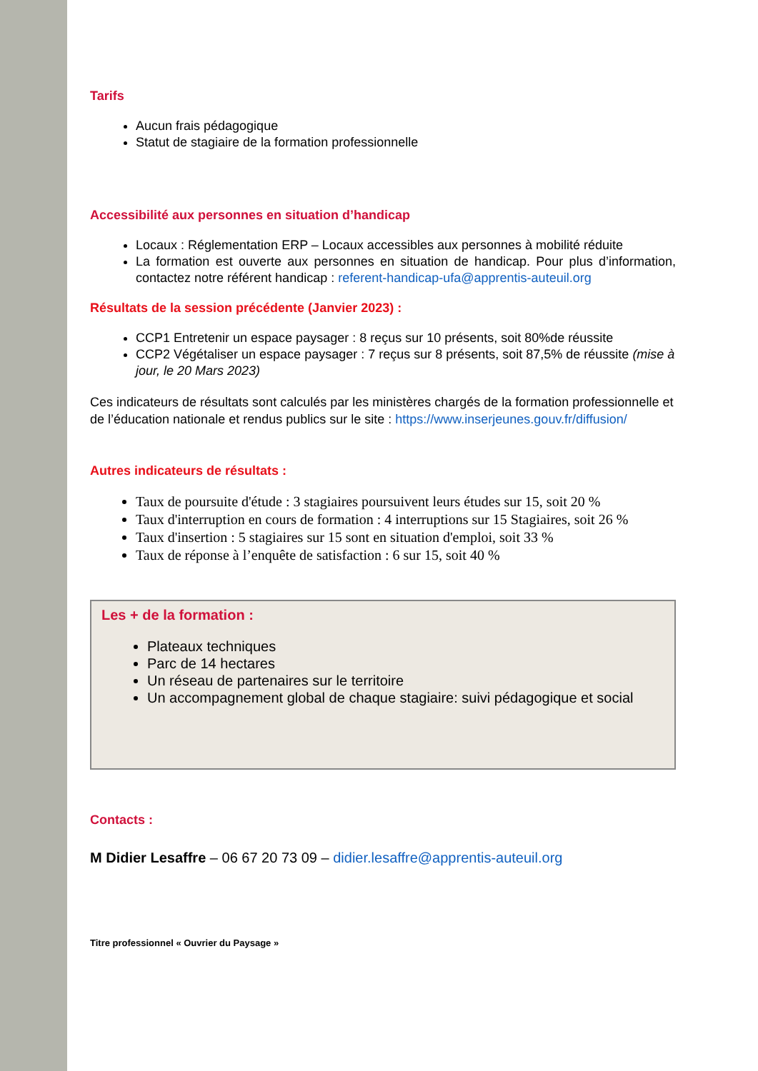Tarifs
Aucun frais pédagogique
Statut de stagiaire de la formation professionnelle
Accessibilité aux personnes en situation d’handicap
Locaux : Réglementation ERP – Locaux accessibles aux personnes à mobilité réduite
La formation est ouverte aux personnes en situation de handicap. Pour plus d’information, contactez notre référent handicap : referent-handicap-ufa@apprentis-auteuil.org
Résultats de la session précédente (Janvier 2023) :
CCP1 Entretenir un espace paysager : 8 reçus sur 10 présents, soit 80%de réussite
CCP2 Végétaliser un espace paysager : 7 reçus sur 8 présents, soit 87,5% de réussite (mise à jour, le 20 Mars 2023)
Ces indicateurs de résultats sont calculés par les ministères chargés de la formation professionnelle et de l’éducation nationale et rendus publics sur le site : https://www.inserjeunes.gouv.fr/diffusion/
Autres indicateurs de résultats :
Taux de poursuite d'étude : 3 stagiaires poursuivent leurs études sur 15, soit 20 %
Taux d'interruption en cours de formation : 4 interruptions sur 15 Stagiaires, soit 26 %
Taux d'insertion : 5 stagiaires sur 15 sont en situation d'emploi, soit 33 %
Taux de réponse à l’enquête de satisfaction : 6 sur 15, soit 40 %
Les + de la formation :
Plateaux techniques
Parc de 14 hectares
Un réseau de partenaires sur le territoire
Un accompagnement global de chaque stagiaire: suivi pédagogique et social
Contacts :
M Didier Lesaffre – 06 67 20 73 09 – didier.lesaffre@apprentis-auteuil.org
Titre professionnel « Ouvrier du Paysage »